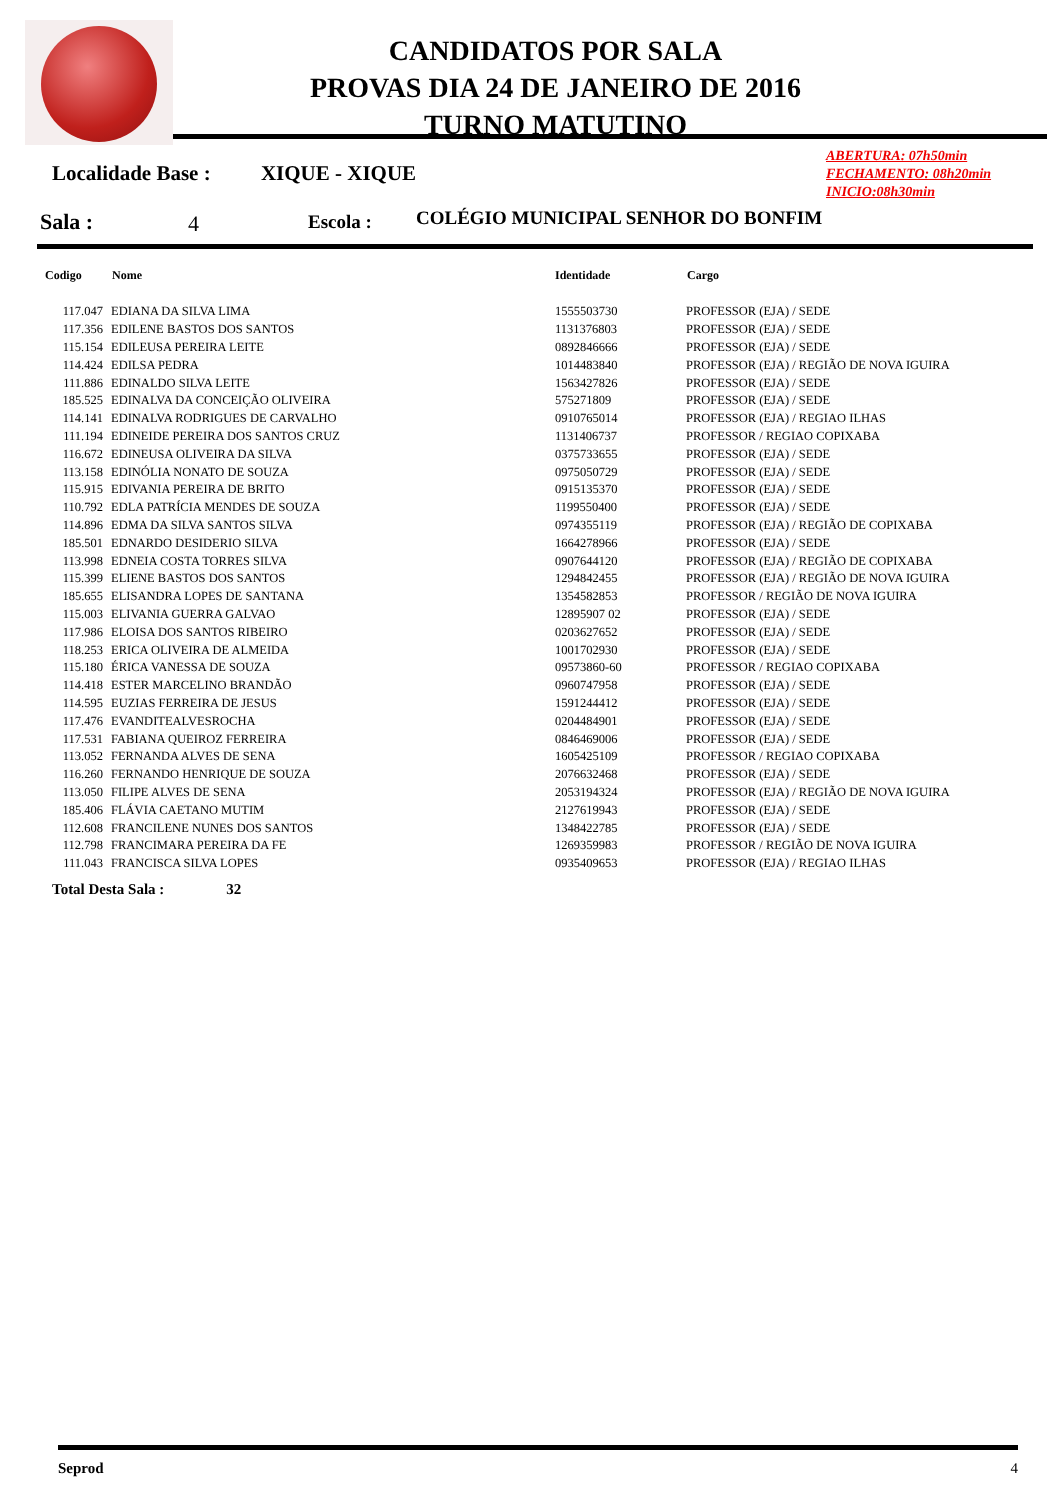CANDIDATOS POR SALA
PROVAS DIA 24 DE JANEIRO DE 2016
TURNO MATUTINO
ABERTURA: 07h50min
FECHAMENTO: 08h20min
INICIO:08h30min
Localidade Base : XIQUE - XIQUE
Sala : 4 Escola :
COLÉGIO MUNICIPAL SENHOR DO BONFIM
| Codigo | Nome | Identidade | Cargo |
| --- | --- | --- | --- |
| 117.047 | EDIANA DA SILVA LIMA | 1555503730 | PROFESSOR (EJA) / SEDE |
| 117.356 | EDILENE BASTOS DOS SANTOS | 1131376803 | PROFESSOR (EJA) / SEDE |
| 115.154 | EDILEUSA PEREIRA LEITE | 0892846666 | PROFESSOR (EJA) / SEDE |
| 114.424 | EDILSA PEDRA | 1014483840 | PROFESSOR (EJA) / REGIÃO DE NOVA IGUIRA |
| 111.886 | EDINALDO SILVA LEITE | 1563427826 | PROFESSOR (EJA) / SEDE |
| 185.525 | EDINALVA DA CONCEIÇÃO OLIVEIRA | 575271809 | PROFESSOR (EJA) / SEDE |
| 114.141 | EDINALVA RODRIGUES DE CARVALHO | 0910765014 | PROFESSOR (EJA) / REGIAO ILHAS |
| 111.194 | EDINEIDE PEREIRA DOS SANTOS CRUZ | 1131406737 | PROFESSOR / REGIAO COPIXABA |
| 116.672 | EDINEUSA OLIVEIRA DA SILVA | 0375733655 | PROFESSOR (EJA) / SEDE |
| 113.158 | EDINÓLIA NONATO DE SOUZA | 0975050729 | PROFESSOR (EJA) / SEDE |
| 115.915 | EDIVANIA PEREIRA DE BRITO | 0915135370 | PROFESSOR (EJA) / SEDE |
| 110.792 | EDLA PATRÍCIA MENDES DE SOUZA | 1199550400 | PROFESSOR (EJA) / SEDE |
| 114.896 | EDMA DA SILVA SANTOS SILVA | 0974355119 | PROFESSOR (EJA) / REGIÃO DE COPIXABA |
| 185.501 | EDNARDO DESIDERIO SILVA | 1664278966 | PROFESSOR (EJA) / SEDE |
| 113.998 | EDNEIA COSTA TORRES SILVA | 0907644120 | PROFESSOR (EJA) / REGIÃO DE COPIXABA |
| 115.399 | ELIENE BASTOS DOS SANTOS | 1294842455 | PROFESSOR (EJA) / REGIÃO DE NOVA IGUIRA |
| 185.655 | ELISANDRA LOPES DE SANTANA | 1354582853 | PROFESSOR / REGIÃO DE NOVA IGUIRA |
| 115.003 | ELIVANIA GUERRA GALVAO | 12895907 02 | PROFESSOR (EJA) / SEDE |
| 117.986 | ELOISA DOS SANTOS RIBEIRO | 0203627652 | PROFESSOR (EJA) / SEDE |
| 118.253 | ERICA OLIVEIRA DE ALMEIDA | 1001702930 | PROFESSOR (EJA) / SEDE |
| 115.180 | ÉRICA VANESSA DE SOUZA | 09573860-60 | PROFESSOR / REGIAO COPIXABA |
| 114.418 | ESTER MARCELINO BRANDÃO | 0960747958 | PROFESSOR (EJA) / SEDE |
| 114.595 | EUZIAS FERREIRA DE JESUS | 1591244412 | PROFESSOR (EJA) / SEDE |
| 117.476 | EVANDITEALVESROCHA | 0204484901 | PROFESSOR (EJA) / SEDE |
| 117.531 | FABIANA QUEIROZ FERREIRA | 0846469006 | PROFESSOR (EJA) / SEDE |
| 113.052 | FERNANDA ALVES DE SENA | 1605425109 | PROFESSOR / REGIAO COPIXABA |
| 116.260 | FERNANDO HENRIQUE DE SOUZA | 2076632468 | PROFESSOR (EJA) / SEDE |
| 113.050 | FILIPE ALVES DE SENA | 2053194324 | PROFESSOR (EJA) / REGIÃO DE NOVA IGUIRA |
| 185.406 | FLÁVIA CAETANO MUTIM | 2127619943 | PROFESSOR (EJA) / SEDE |
| 112.608 | FRANCILENE NUNES DOS SANTOS | 1348422785 | PROFESSOR (EJA) / SEDE |
| 112.798 | FRANCIMARA PEREIRA DA FE | 1269359983 | PROFESSOR / REGIÃO DE NOVA IGUIRA |
| 111.043 | FRANCISCA SILVA LOPES | 0935409653 | PROFESSOR (EJA) / REGIAO ILHAS |
Total Desta Sala : 32
Seprod 4